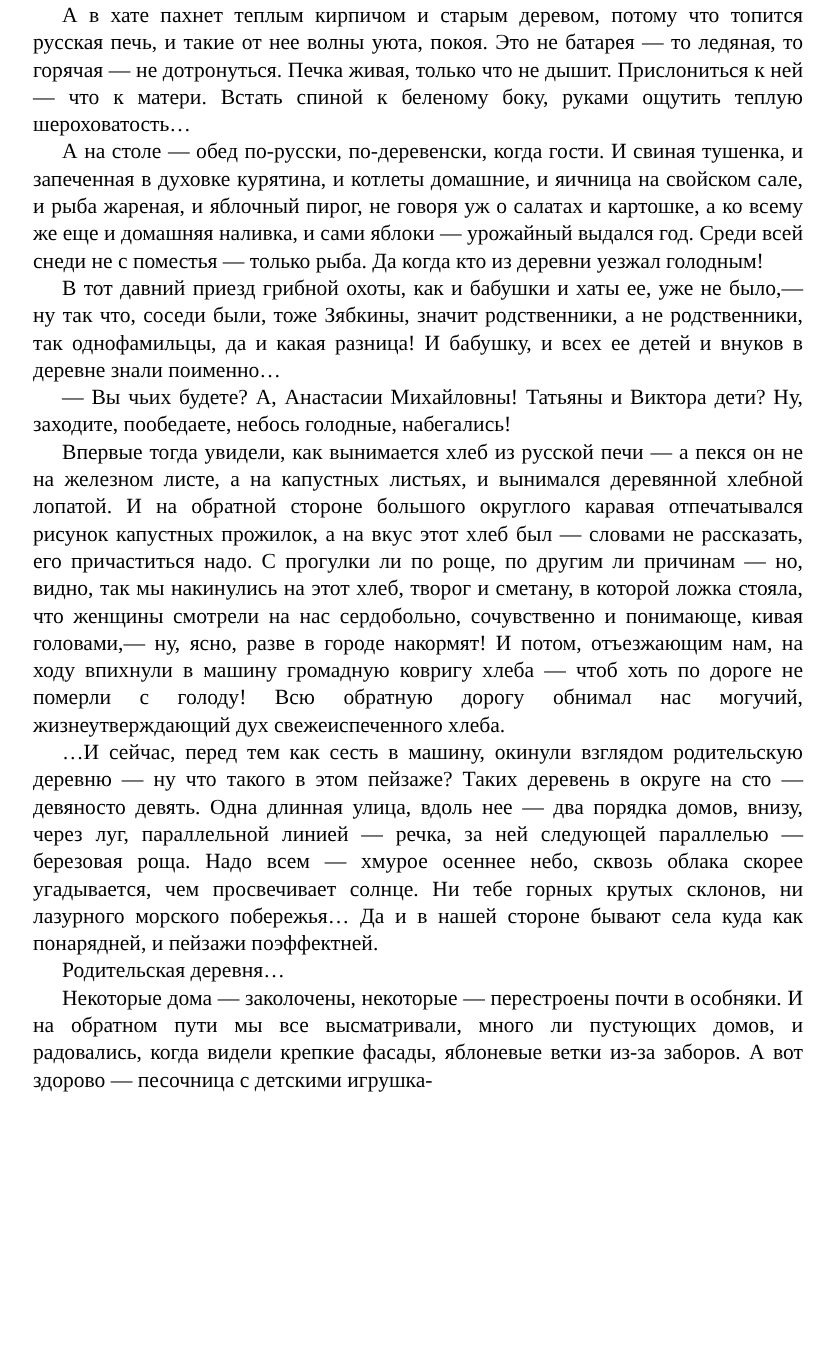А в хате пахнет теплым кирпичом и старым деревом, потому что топится русская печь, и такие от нее волны уюта, покоя. Это не батарея — то ледяная, то горячая — не дотронуться. Печка живая, только что не дышит. Прислониться к ней — что к матери. Встать спиной к беленому боку, руками ощутить теплую шероховатость…
А на столе — обед по-русски, по-деревенски, когда гости. И свиная тушенка, и запеченная в духовке курятина, и котлеты домашние, и яичница на свойском сале, и рыба жареная, и яблочный пирог, не говоря уж о салатах и картошке, а ко всему же еще и домашняя наливка, и сами яблоки — урожайный выдался год. Среди всей снеди не с поместья — только рыба. Да когда кто из деревни уезжал голодным!
В тот давний приезд грибной охоты, как и бабушки и хаты ее, уже не было,— ну так что, соседи были, тоже Зябкины, значит родственники, а не родственники, так однофамильцы, да и какая разница! И бабушку, и всех ее детей и внуков в деревне знали поименно…
— Вы чьих будете? А, Анастасии Михайловны! Татьяны и Виктора дети? Ну, заходите, пообедаете, небось голодные, набегались!
Впервые тогда увидели, как вынимается хлеб из русской печи — а пекся он не на железном листе, а на капустных листьях, и вынимался деревянной хлебной лопатой. И на обратной стороне большого округлого каравая отпечатывался рисунок капустных прожилок, а на вкус этот хлеб был — словами не рассказать, его причаститься надо. С прогулки ли по роще, по другим ли причинам — но, видно, так мы накинулись на этот хлеб, творог и сметану, в которой ложка стояла, что женщины смотрели на нас сердобольно, сочувственно и понимающе, кивая головами,— ну, ясно, разве в городе накормят! И потом, отъезжающим нам, на ходу впихнули в машину громадную ковригу хлеба — чтоб хоть по дороге не померли с голоду! Всю обратную дорогу обнимал нас могучий, жизнеутверждающий дух свежеиспеченного хлеба.
…И сейчас, перед тем как сесть в машину, окинули взглядом родительскую деревню — ну что такого в этом пейзаже? Таких деревень в округе на сто — девяносто девять. Одна длинная улица, вдоль нее — два порядка домов, внизу, через луг, параллельной линией — речка, за ней следующей параллелью — березовая роща. Надо всем — хмурое осеннее небо, сквозь облака скорее угадывается, чем просвечивает солнце. Ни тебе горных крутых склонов, ни лазурного морского побережья… Да и в нашей стороне бывают села куда как понарядней, и пейзажи поэффектней.
Родительская деревня…
Некоторые дома — заколочены, некоторые — перестроены почти в особняки. И на обратном пути мы все высматривали, много ли пустующих домов, и радовались, когда видели крепкие фасады, яблоневые ветки из-за заборов. А вот здорово — песочница с детскими игрушка-